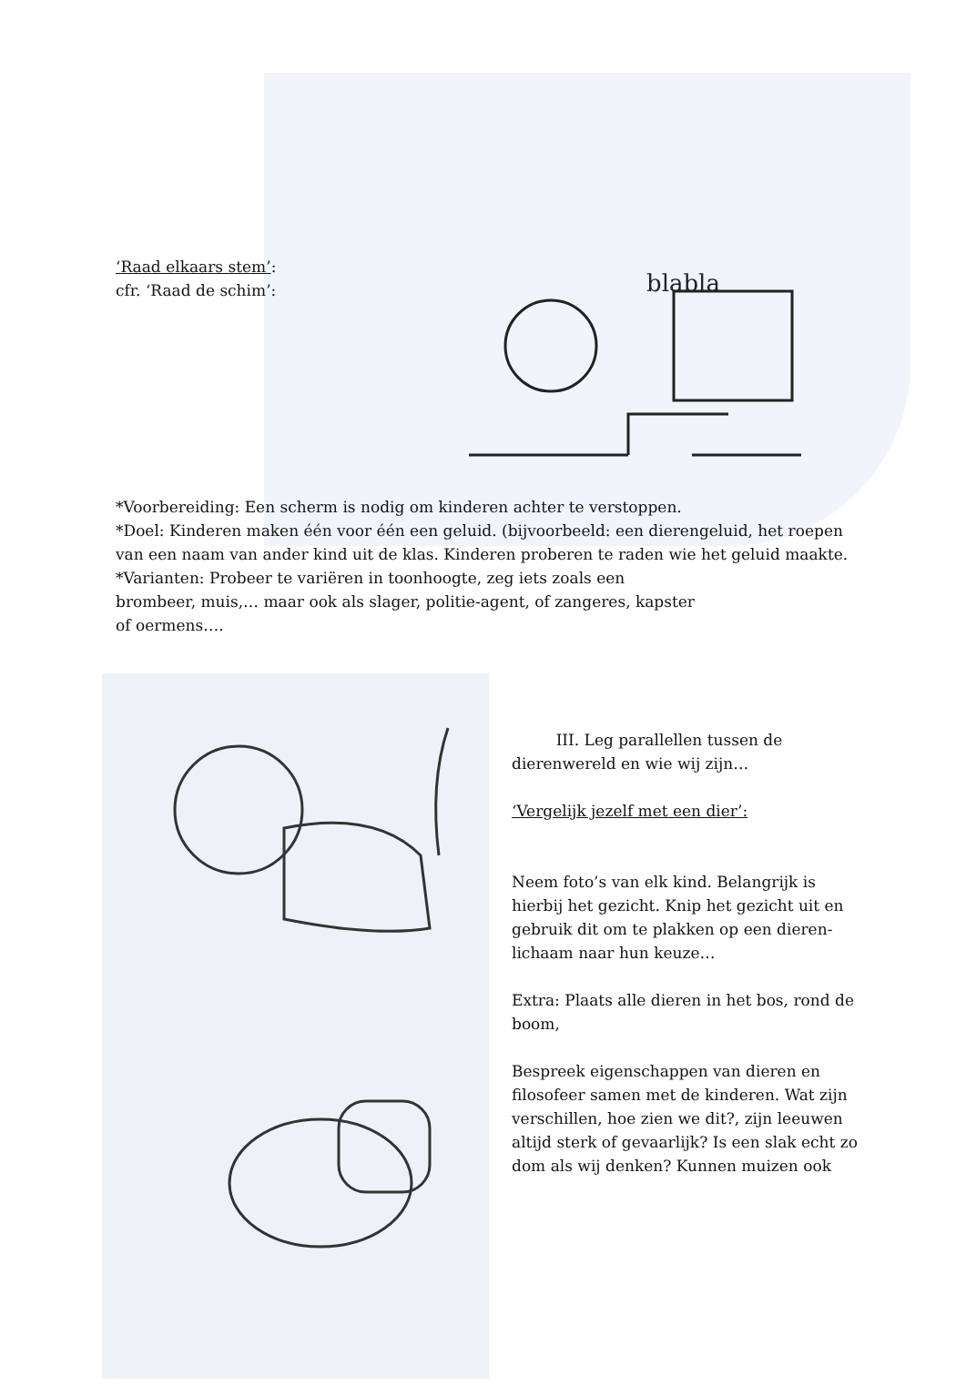‘Raad elkaars stem’:
cfr. ‘Raad de schim’:
blabla
*Voorbereiding: Een scherm is nodig om kinderen achter te verstoppen.
*Doel: Kinderen maken één voor één een geluid. (bijvoorbeeld: een dierengeluid, het roepen van een naam van ander kind uit de klas. Kinderen proberen te raden wie het geluid maakte.
*Varianten: Probeer te variëren in toonhoogte, zeg iets zoals een
brombeer, muis,… maar ook als slager, politie-agent, of zangeres, kapster
of oermens….
III. Leg parallellen tussen de dierenwereld en wie wij zijn…
‘Vergelijk jezelf met een dier’:
Neem foto’s van elk kind. Belangrijk is hierbij het gezicht. Knip het gezicht uit en gebruik dit om te plakken op een dieren-lichaam naar hun keuze…
Extra: Plaats alle dieren in het bos, rond de boom,
Bespreek eigenschappen van dieren en filosofeer samen met de kinderen. Wat zijn verschillen, hoe zien we dit?, zijn leeuwen altijd sterk of gevaarlijk? Is een slak echt zo dom als wij denken? Kunnen muizen ook